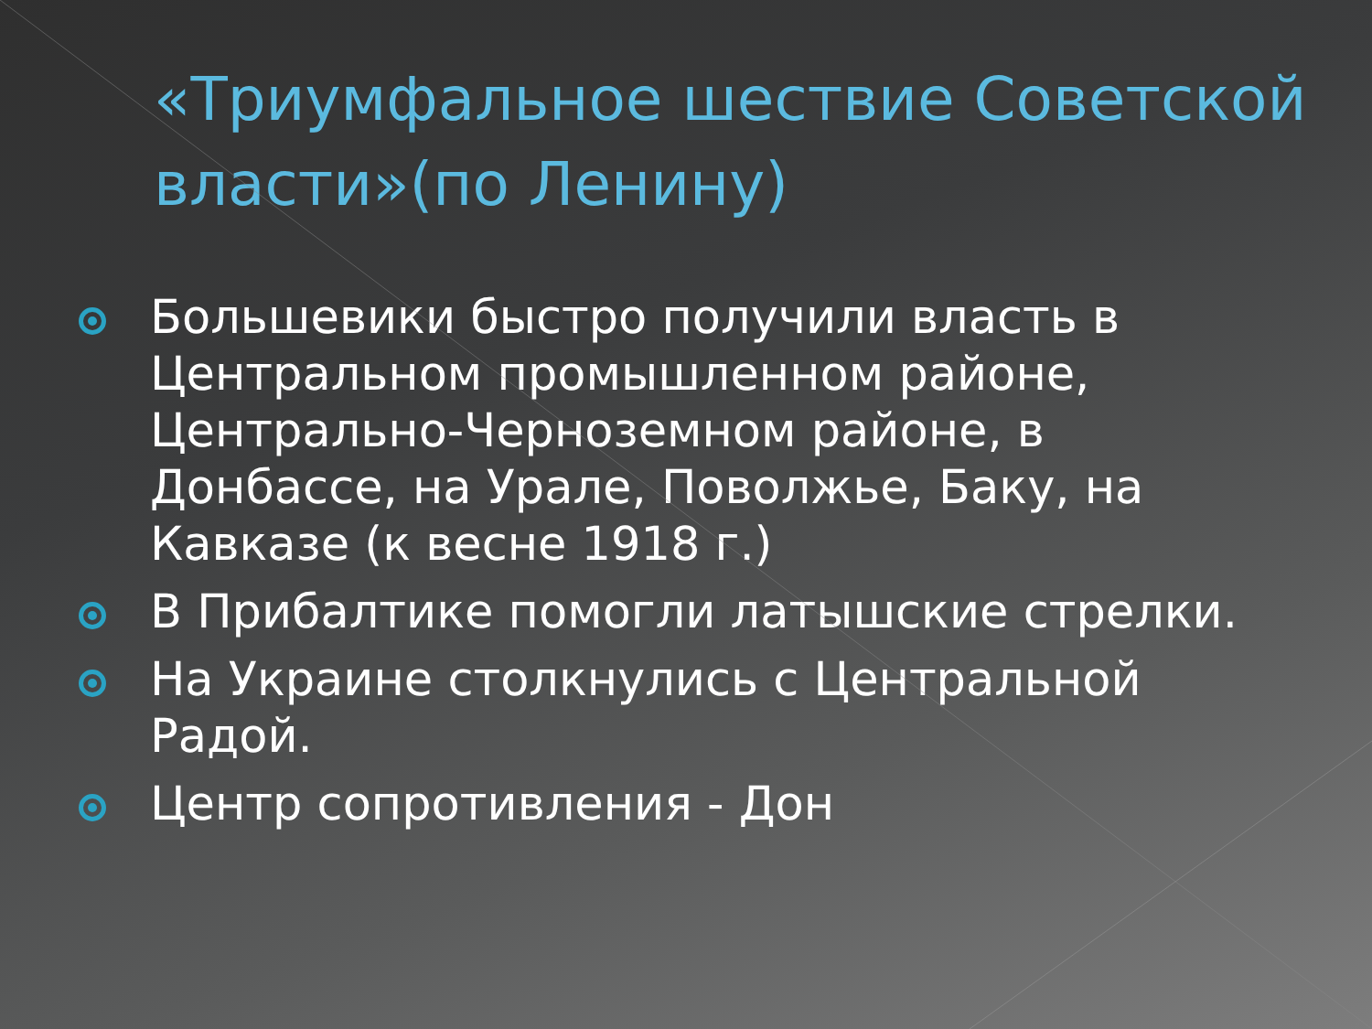«Триумфальное шествие Советской власти»(по Ленину)
Большевики быстро получили власть в Центральном промышленном районе, Центрально-Черноземном районе, в Донбассе, на Урале, Поволжье, Баку, на Кавказе (к весне 1918 г.)
В Прибалтике помогли латышские стрелки.
На Украине столкнулись с Центральной Радой.
Центр сопротивления - Дон